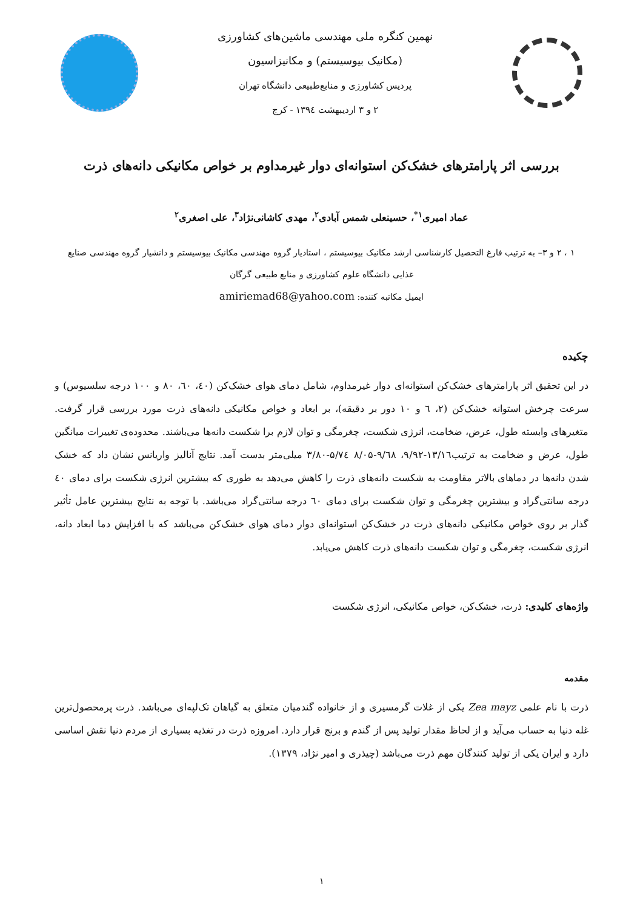نهمین کنگره ملی مهندسی ماشین‌های کشاورزی
(مکانیک بیوسیستم) و مکانیزاسیون
پردیس کشاورزی و منابع‌طبیعی دانشگاه تهران
۲ و ۳ اردیبهشت ۱۳۹٤ - کرج
بررسی اثر پارامترهای خشک‌کن استوانه‌ای دوار غیرمداوم بر خواص مکانیکی دانه‌های ذرت
عماد امیری<sup>۱*</sup>، حسینعلی شمس آبادی<sup>۲</sup>، مهدی کاشانی‌نژاد<sup>۳</sup>، علی اصغری<sup>۲</sup>
۱ ، ۲ و ۳– به ترتیب فارغ التحصیل کارشناسی ارشد مکانیک بیوسیستم ، استادیار گروه مهندسی مکانیک بیوسیستم و دانشیار گروه مهندسی صنایع غذایی دانشگاه علوم کشاورزی و منابع طبیعی گرگان
ایمیل مکاتبه کننده: amiriemad68@yahoo.com
چکیده
در این تحقیق اثر پارامترهای خشک‌کن استوانه‌ای دوار غیرمداوم، شامل دمای هوای خشک‌کن (٤۰، ٦۰، ۸۰ و ۱۰۰ درجه سلسیوس) و سرعت چرخش استوانه خشک‌کن (۲، ٦ و ۱۰ دور بر دقیقه)، بر ابعاد و خواص مکانیکی دانه‌های ذرت مورد بررسی قرار گرفت. متغیرهای وابسته طول، عرض، ضخامت، انرژی شکست، چغرمگی و توان لازم برا شکست دانه‌ها می‌باشند. محدوده‌ی تغییرات میانگین طول، عرض و ضخامت به ترتیب۱۳/۱٦-۹/۹۲، ۹/٦۸-۸/۰۵ ۵/۷٤-۳/۸۰ میلی‌متر بدست آمد. نتایج آنالیز واریانس نشان داد که خشک شدن دانه‌ها در دماهای بالاتر مقاومت به شکست دانه‌های ذرت را کاهش می‌دهد به طوری که بیشترین انرژی شکست برای دمای ٤۰ درجه سانتی‌گراد و بیشترین چغرمگی و توان شکست برای دمای ٦۰ درجه سانتی‌گراد می‌باشد. با توجه به نتایج بیشترین عامل تأثیر گذار بر روی خواص مکانیکی دانه‌های ذرت در خشک‌کن استوانه‌ای دوار دمای هوای خشک‌کن می‌باشد که با افزایش دما ابعاد دانه، انرژی شکست، چغرمگی و توان شکست دانه‌های ذرت کاهش می‌یابد.
واژه‌های کلیدی: ذرت، خشک‌کن، خواص مکانیکی، انرژی شکست
مقدمه
ذرت با نام علمی Zea mayz یکی از غلات گرمسیری و از خانواده گندمیان متعلق به گیاهان تک‌لپه‌ای می‌باشد. ذرت پرمحصول‌ترین غله دنیا به حساب می‌آید و از لحاظ مقدار تولید پس از گندم و برنج قرار دارد. امروزه ذرت در تغذیه بسیاری از مردم دنیا نقش اساسی دارد و ایران یکی از تولید کنندگان مهم ذرت می‌باشد (چیذری و امیر نژاد، ۱۳۷۹).
۱